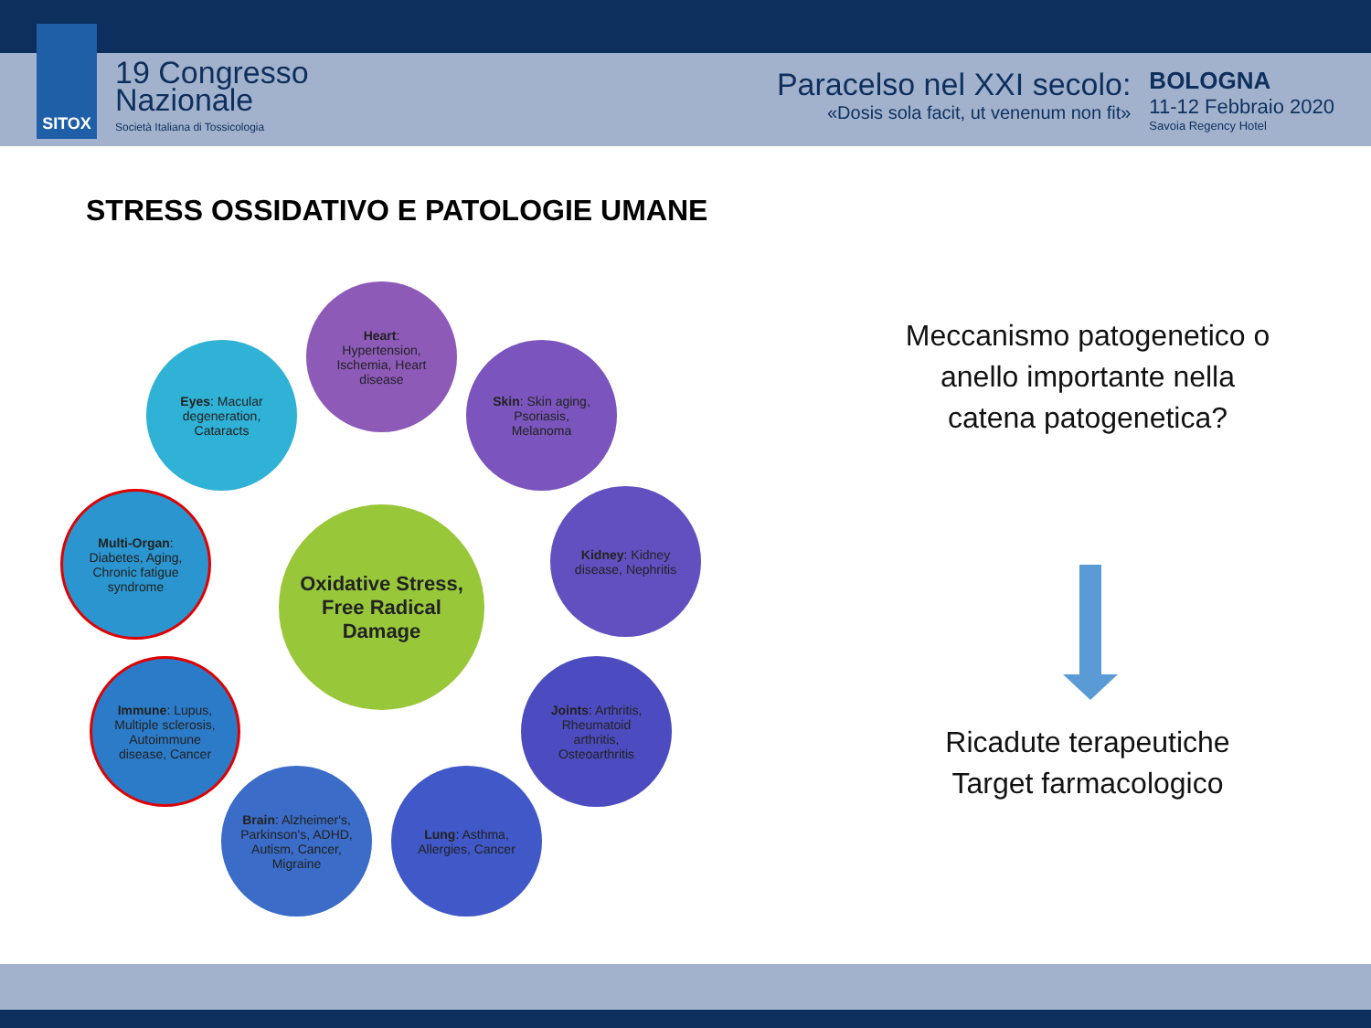SITOX
19 Congresso
Nazionale
Società Italiana di Tossicologia
Paracelso nel XXI secolo:
«Dosis sola facit, ut venenum non fit»
BOLOGNA
11-12 Febbraio 2020
Savoia Regency Hotel
STRESS OSSIDATIVO E PATOLOGIE UMANE
Oxidative Stress, Free Radical Damage
Heart: Hypertension, Ischemia, Heart disease
Eyes: Macular degeneration, Cataracts
Skin: Skin aging, Psoriasis, Melanoma
Multi-Organ: Diabetes, Aging, Chronic fatigue syndrome
Kidney: Kidney disease, Nephritis
Immune: Lupus, Multiple sclerosis, Autoimmune disease, Cancer
Joints: Arthritis, Rheumatoid arthritis, Osteoarthritis
Brain: Alzheimer's, Parkinson's, ADHD, Autism, Cancer, Migraine
Lung: Asthma, Allergies, Cancer
Meccanismo patogenetico o anello importante nella catena patogenetica?
Ricadute terapeutiche
Target farmacologico